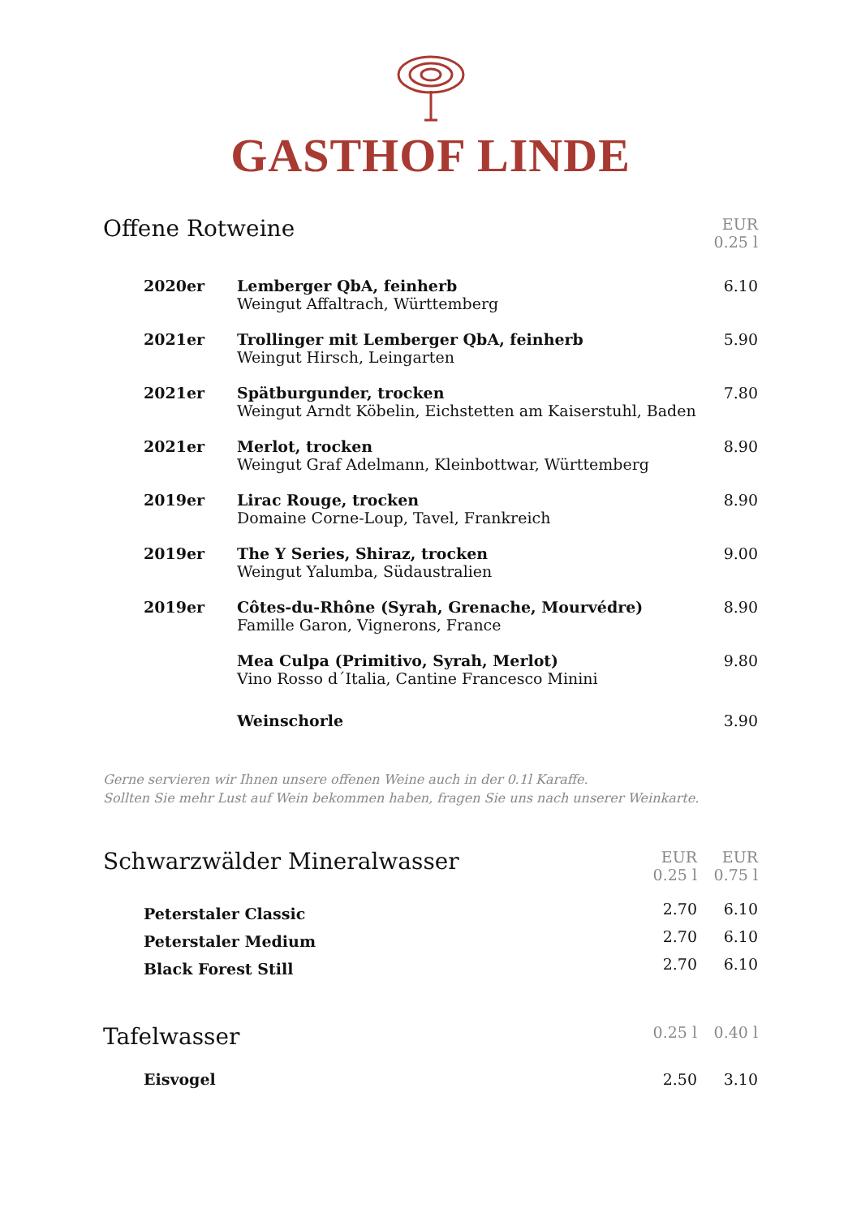GASTHOF LINDE
| Offene Rotweine | EUR 0.25 l |
| 2020er | Lemberger QbA, feinherb Weingut Affaltrach, Württemberg | 6.10 |
| 2021er | Trollinger mit Lemberger QbA, feinherb Weingut Hirsch, Leingarten | 5.90 |
| 2021er | Spätburgunder, trocken Weingut Arndt Köbelin, Eichstetten am Kaiserstuhl, Baden | 7.80 |
| 2021er | Merlot, trocken Weingut Graf Adelmann, Kleinbottwar, Württemberg | 8.90 |
| 2019er | Lirac Rouge, trocken Domaine Corne-Loup, Tavel, Frankreich | 8.90 |
| 2019er | The Y Series, Shiraz, trocken Weingut Yalumba, Südaustralien | 9.00 |
| 2019er | Côtes-du-Rhône (Syrah, Grenache, Mourvédre) Famille Garon, Vignerons, France | 8.90 |
| | Mea Culpa (Primitivo, Syrah, Merlot) Vino Rosso d´Italia, Cantine Francesco Minini | 9.80 |
| | Weinschorle | 3.90 |
Gerne servieren wir Ihnen unsere offenen Weine auch in der 0.1l Karaffe.
Sollten Sie mehr Lust auf Wein bekommen haben, fragen Sie uns nach unserer Weinkarte.
| Schwarzwälder Mineralwasser | EUR 0.25 l | EUR 0.75 l |
| Peterstaler Classic | 2.70 | 6.10 |
| Peterstaler Medium | 2.70 | 6.10 |
| Black Forest Still | 2.70 | 6.10 |
| Tafelwasser | 0.25 l | 0.40 l |
| Eisvogel | 2.50 | 3.10 |